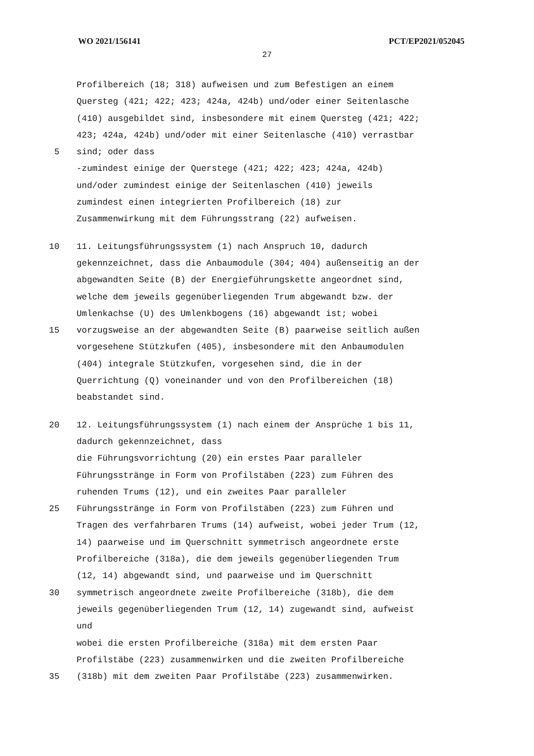WO 2021/156141 PCT/EP2021/052045
27
Profilbereich (18; 318) aufweisen und zum Befestigen an einem
Quersteg (421; 422; 423; 424a, 424b) und/oder einer Seitenlasche
(410) ausgebildet sind, insbesondere mit einem Quersteg (421; 422;
423; 424a, 424b) und/oder mit einer Seitenlasche (410) verrastbar
5 sind; oder dass
-zumindest einige der Querstege (421; 422; 423; 424a, 424b)
und/oder zumindest einige der Seitenlaschen (410) jeweils
zumindest einen integrierten Profilbereich (18) zur
Zusammenwirkung mit dem Führungsstrang (22) aufweisen.
10 11. Leitungsführungssystem (1) nach Anspruch 10, dadurch
gekennzeichnet, dass die Anbaumodule (304; 404) außenseitig an der
abgewandten Seite (B) der Energieführungskette angeordnet sind,
welche dem jeweils gegenüberliegenden Trum abgewandt bzw. der
Umlenkachse (U) des Umlenkbogens (16) abgewandt ist; wobei
15 vorzugsweise an der abgewandten Seite (B) paarweise seitlich außen
vorgesehene Stützkufen (405), insbesondere mit den Anbaumodulen
(404) integrale Stützkufen, vorgesehen sind, die in der
Querrichtung (Q) voneinander und von den Profilbereichen (18)
beabstandet sind.
20 12. Leitungsführungssystem (1) nach einem der Ansprüche 1 bis 11,
dadurch gekennzeichnet, dass
die Führungsvorrichtung (20) ein erstes Paar paralleler
Führungsstränge in Form von Profilstäben (223) zum Führen des
ruhenden Trums (12), und ein zweites Paar paralleler
25 Führungsstränge in Form von Profilstäben (223) zum Führen und
Tragen des verfahrbaren Trums (14) aufweist, wobei jeder Trum (12,
14) paarweise und im Querschnitt symmetrisch angeordnete erste
Profilbereiche (318a), die dem jeweils gegenüberliegenden Trum
(12, 14) abgewandt sind, und paarweise und im Querschnitt
30 symmetrisch angeordnete zweite Profilbereiche (318b), die dem
jeweils gegenüberliegenden Trum (12, 14) zugewandt sind, aufweist
und
wobei die ersten Profilbereiche (318a) mit dem ersten Paar
Profilstäbe (223) zusammenwirken und die zweiten Profilbereiche
35 (318b) mit dem zweiten Paar Profilstäbe (223) zusammenwirken.